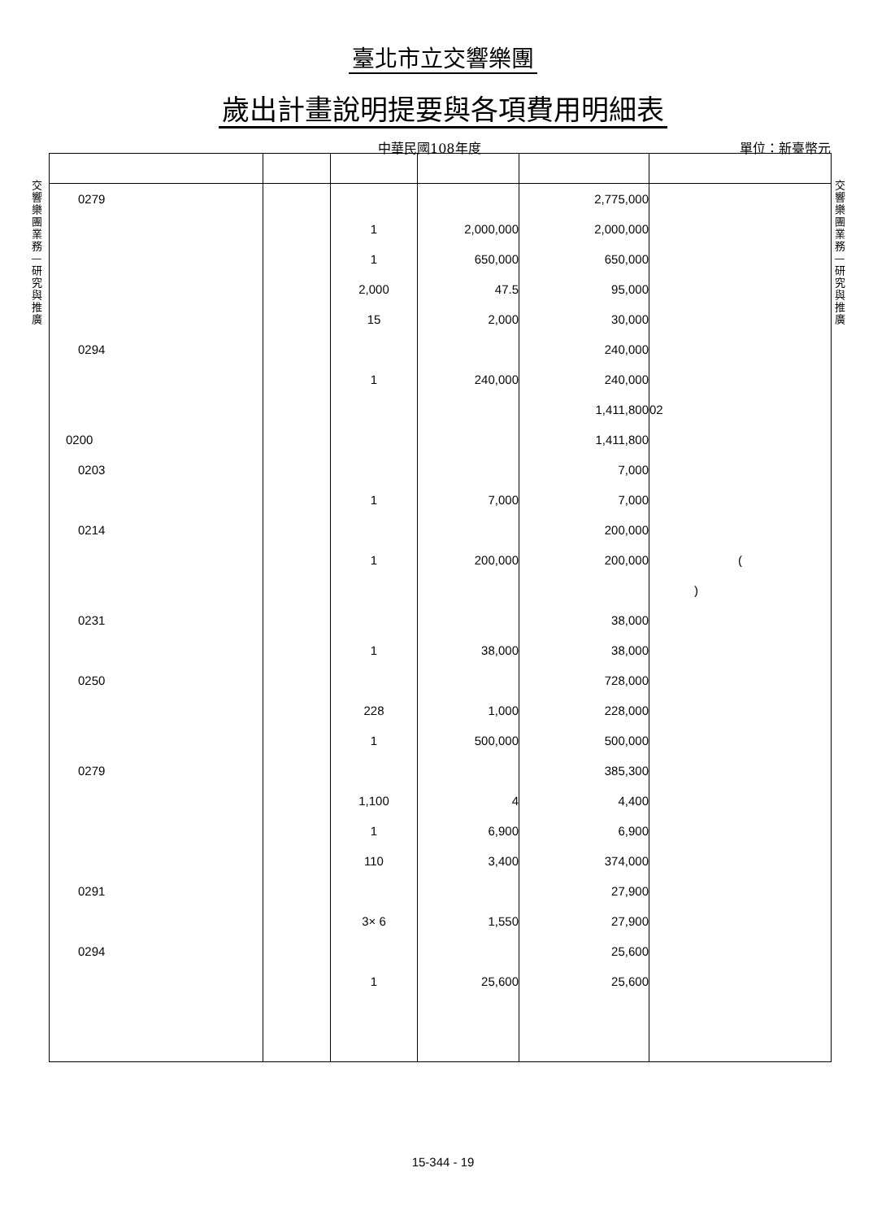臺北市立交響樂團
歲出計畫說明提要與各項費用明細表
中華民國108年度 單位：新臺幣元
交響樂團業務—研究與推廣
交響樂團業務—研究與推廣
| 0279 | | | | 2,775,000 | |
| | | 1 | 2,000,000 | 2,000,000 | |
| | | 1 | 650,000 | 650,000 | |
| | | 2,000 | 47.5 | 95,000 | |
| | | 15 | 2,000 | 30,000 | |
| 0294 | | | | 240,000 | |
| | | 1 | 240,000 | 240,000 | |
| | | | | 1,411,800 | 02 |
| 0200 | | | | 1,411,800 | |
| 0203 | | | | 7,000 | |
| | | 1 | 7,000 | 7,000 | |
| 0214 | | | | 200,000 | |
| | | 1 | 200,000 | 200,000 | ( |
| | | | | | ) |
| 0231 | | | | 38,000 | |
| | | 1 | 38,000 | 38,000 | |
| 0250 | | | | 728,000 | |
| | | 228 | 1,000 | 228,000 | |
| | | 1 | 500,000 | 500,000 | |
| 0279 | | | | 385,300 | |
| | | 1,100 | 4 | 4,400 | |
| | | 1 | 6,900 | 6,900 | |
| | | 110 | 3,400 | 374,000 | |
| 0291 | | | | 27,900 | |
| | | 3× 6 | 1,550 | 27,900 | |
| 0294 | | | | 25,600 | |
| | | 1 | 25,600 | 25,600 | |
15-344 - 19